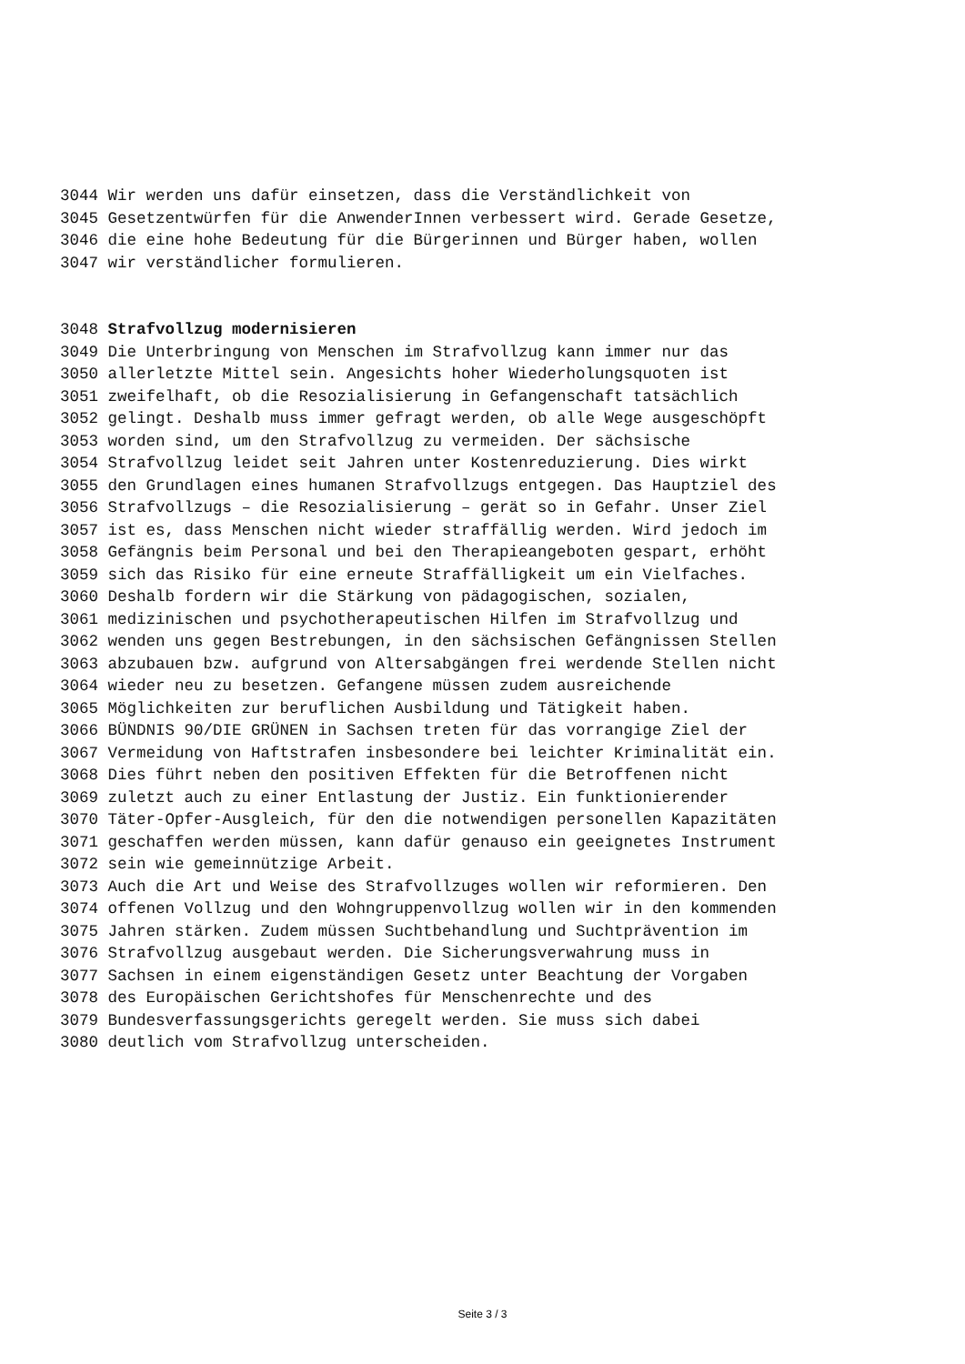3044 Wir werden uns dafür einsetzen, dass die Verständlichkeit von
3045 Gesetzentwürfen für die AnwenderInnen verbessert wird. Gerade Gesetze,
3046 die eine hohe Bedeutung für die Bürgerinnen und Bürger haben, wollen
3047 wir verständlicher formulieren.
3048 Strafvollzug modernisieren
3049 Die Unterbringung von Menschen im Strafvollzug kann immer nur das
3050 allerletzte Mittel sein. Angesichts hoher Wiederholungsquoten ist
3051 zweifelhaft, ob die Resozialisierung in Gefangenschaft tatsächlich
3052 gelingt. Deshalb muss immer gefragt werden, ob alle Wege ausgeschöpft
3053 worden sind, um den Strafvollzug zu vermeiden. Der sächsische
3054 Strafvollzug leidet seit Jahren unter Kostenreduzierung. Dies wirkt
3055 den Grundlagen eines humanen Strafvollzugs entgegen. Das Hauptziel des
3056 Strafvollzugs – die Resozialisierung – gerät so in Gefahr. Unser Ziel
3057 ist es, dass Menschen nicht wieder straffällig werden. Wird jedoch im
3058 Gefängnis beim Personal und bei den Therapieangeboten gespart, erhöht
3059 sich das Risiko für eine erneute Straffälligkeit um ein Vielfaches.
3060 Deshalb fordern wir die Stärkung von pädagogischen, sozialen,
3061 medizinischen und psychotherapeutischen Hilfen im Strafvollzug und
3062 wenden uns gegen Bestrebungen, in den sächsischen Gefängnissen Stellen
3063 abzubauen bzw. aufgrund von Altersabgängen frei werdende Stellen nicht
3064 wieder neu zu besetzen. Gefangene müssen zudem ausreichende
3065 Möglichkeiten zur beruflichen Ausbildung und Tätigkeit haben.
3066 BÜNDNIS 90/DIE GRÜNEN in Sachsen treten für das vorrangige Ziel der
3067 Vermeidung von Haftstrafen insbesondere bei leichter Kriminalität ein.
3068 Dies führt neben den positiven Effekten für die Betroffenen nicht
3069 zuletzt auch zu einer Entlastung der Justiz. Ein funktionierender
3070 Täter-Opfer-Ausgleich, für den die notwendigen personellen Kapazitäten
3071 geschaffen werden müssen, kann dafür genauso ein geeignetes Instrument
3072 sein wie gemeinnützige Arbeit.
3073 Auch die Art und Weise des Strafvollzuges wollen wir reformieren. Den
3074 offenen Vollzug und den Wohngruppenvollzug wollen wir in den kommenden
3075 Jahren stärken. Zudem müssen Suchtbehandlung und Suchtprävention im
3076 Strafvollzug ausgebaut werden. Die Sicherungsverwahrung muss in
3077 Sachsen in einem eigenständigen Gesetz unter Beachtung der Vorgaben
3078 des Europäischen Gerichtshofes für Menschenrechte und des
3079 Bundesverfassungsgerichts geregelt werden. Sie muss sich dabei
3080 deutlich vom Strafvollzug unterscheiden.
Seite 3 / 3